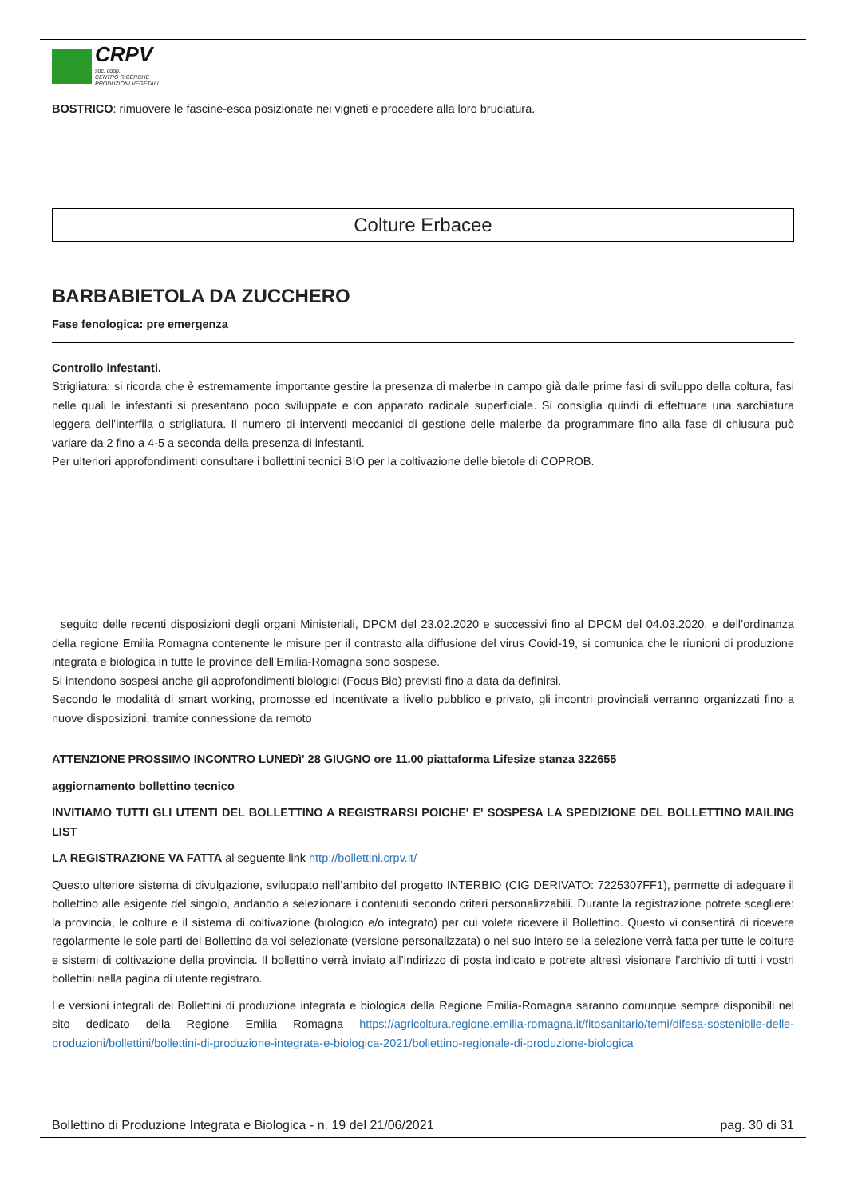CRPV
soc. coop.
CENTRO RICERCHE
PRODUZIONI VEGETALI
BOSTRICO: rimuovere le fascine-esca posizionate nei vigneti e procedere alla loro bruciatura.
Colture Erbacee
BARBABIETOLA DA ZUCCHERO
Fase fenologica: pre emergenza
Controllo infestanti.
Strigliatura: si ricorda che è estremamente importante gestire la presenza di malerbe in campo già dalle prime fasi di sviluppo della coltura, fasi nelle quali le infestanti si presentano poco sviluppate e con apparato radicale superficiale. Si consiglia quindi di effettuare una sarchiatura leggera dell’interfila o strigliatura. Il numero di interventi meccanici di gestione delle malerbe da programmare fino alla fase di chiusura può variare da 2 fino a 4-5 a seconda della presenza di infestanti.
Per ulteriori approfondimenti consultare i bollettini tecnici BIO per la coltivazione delle bietole di COPROB.
seguito delle recenti disposizioni degli organi Ministeriali, DPCM del 23.02.2020 e successivi fino al DPCM del 04.03.2020, e dell’ordinanza della regione Emilia Romagna contenente le misure per il contrasto alla diffusione del virus Covid-19, si comunica che le riunioni di produzione integrata e biologica in tutte le province dell’Emilia-Romagna sono sospese.
Si intendono sospesi anche gli approfondimenti biologici (Focus Bio) previsti fino a data da definirsi.
Secondo le modalità di smart working, promosse ed incentivate a livello pubblico e privato, gli incontri provinciali verranno organizzati fino a nuove disposizioni, tramite connessione da remoto
ATTENZIONE PROSSIMO INCONTRO LUNEDì' 28 GIUGNO ore 11.00 piattaforma Lifesize stanza 322655
aggiornamento bollettino tecnico
INVITIAMO TUTTI GLI UTENTI DEL BOLLETTINO A REGISTRARSI POICHE' E' SOSPESA LA SPEDIZIONE DEL BOLLETTINO MAILING LIST
LA REGISTRAZIONE VA FATTA al seguente link http://bollettini.crpv.it/
Questo ulteriore sistema di divulgazione, sviluppato nell’ambito del progetto INTERBIO (CIG DERIVATO: 7225307FF1), permette di adeguare il bollettino alle esigente del singolo, andando a selezionare i contenuti secondo criteri personalizzabili. Durante la registrazione potrete scegliere: la provincia, le colture e il sistema di coltivazione (biologico e/o integrato) per cui volete ricevere il Bollettino. Questo vi consentirà di ricevere regolarmente le sole parti del Bollettino da voi selezionate (versione personalizzata) o nel suo intero se la selezione verrà fatta per tutte le colture e sistemi di coltivazione della provincia. Il bollettino verrà inviato all’indirizzo di posta indicato e potrete altresì visionare l’archivio di tutti i vostri bollettini nella pagina di utente registrato.
Le versioni integrali dei Bollettini di produzione integrata e biologica della Regione Emilia-Romagna saranno comunque sempre disponibili nel sito dedicato della Regione Emilia Romagna https://agricoltura.regione.emilia-romagna.it/fitosanitario/temi/difesa-sostenibile-delle-produzioni/bollettini/bollettini-di-produzione-integrata-e-biologica-2021/bollettino-regionale-di-produzione-biologica
Bollettino di Produzione Integrata e Biologica - n. 19 del 21/06/2021 pag. 30 di 31